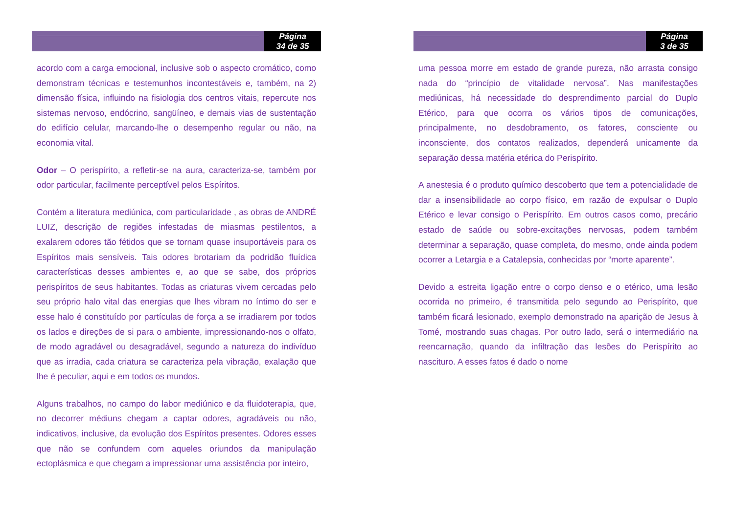Página
34 de 35
acordo com a carga emocional, inclusive sob o aspecto cromático, como demonstram técnicas e testemunhos incontestáveis e, também, na 2) dimensão física, influindo na fisiologia dos centros vitais, repercute nos sistemas nervoso, endócrino, sangüíneo, e demais vias de sustentação do edifício celular, marcando-lhe o desempenho regular ou não, na economia vital.
Odor – O perispírito, a refletir-se na aura, caracteriza-se, também por odor particular, facilmente perceptível pelos Espíritos.
Contém a literatura mediúnica, com particularidade , as obras de ANDRÉ LUIZ, descrição de regiões infestadas de miasmas pestilentos, a exalarem odores tão fétidos que se tornam quase insuportáveis para os Espíritos mais sensíveis. Tais odores brotariam da podridão fluídica características desses ambientes e, ao que se sabe, dos próprios perispíritos de seus habitantes. Todas as criaturas vivem cercadas pelo seu próprio halo vital das energias que lhes vibram no íntimo do ser e esse halo é constituído por partículas de força a se irradiarem por todos os lados e direções de si para o ambiente, impressionando-nos o olfato, de modo agradável ou desagradável, segundo a natureza do indivíduo que as irradia, cada criatura se caracteriza pela vibração, exalação que lhe é peculiar, aqui e em todos os mundos.
Alguns trabalhos, no campo do labor mediúnico e da fluidoterapia, que, no decorrer médiuns chegam a captar odores, agradáveis ou não, indicativos, inclusive, da evolução dos Espíritos presentes. Odores esses que não se confundem com aqueles oriundos da manipulação ectoplásmica e que chegam a impressionar uma assistência por inteiro,
Página
3 de 35
uma pessoa morre em estado de grande pureza, não arrasta consigo nada do “princípio de vitalidade nervosa”. Nas manifestações mediúnicas, há necessidade do desprendimento parcial do Duplo Etérico, para que ocorra os vários tipos de comunicações, principalmente, no desdobramento, os fatores, consciente ou inconsciente, dos contatos realizados, dependerá unicamente da separação dessa matéria etérica do Perispírito.
A anestesia é o produto químico descoberto que tem a potencialidade de dar a insensibilidade ao corpo físico, em razão de expulsar o Duplo Etérico e levar consigo o Perispírito. Em outros casos como, precário estado de saúde ou sobre-excitações nervosas, podem também determinar a separação, quase completa, do mesmo, onde ainda podem ocorrer a Letargia e a Catalepsia, conhecidas por “morte aparente”.
Devido a estreita ligação entre o corpo denso e o etérico, uma lesão ocorrida no primeiro, é transmitida pelo segundo ao Perispírito, que também ficará lesionado, exemplo demonstrado na aparição de Jesus à Tomé, mostrando suas chagas. Por outro lado, será o intermediário na reencarnação, quando da infiltração das lesões do Perispírito ao nascituro. A esses fatos é dado o nome